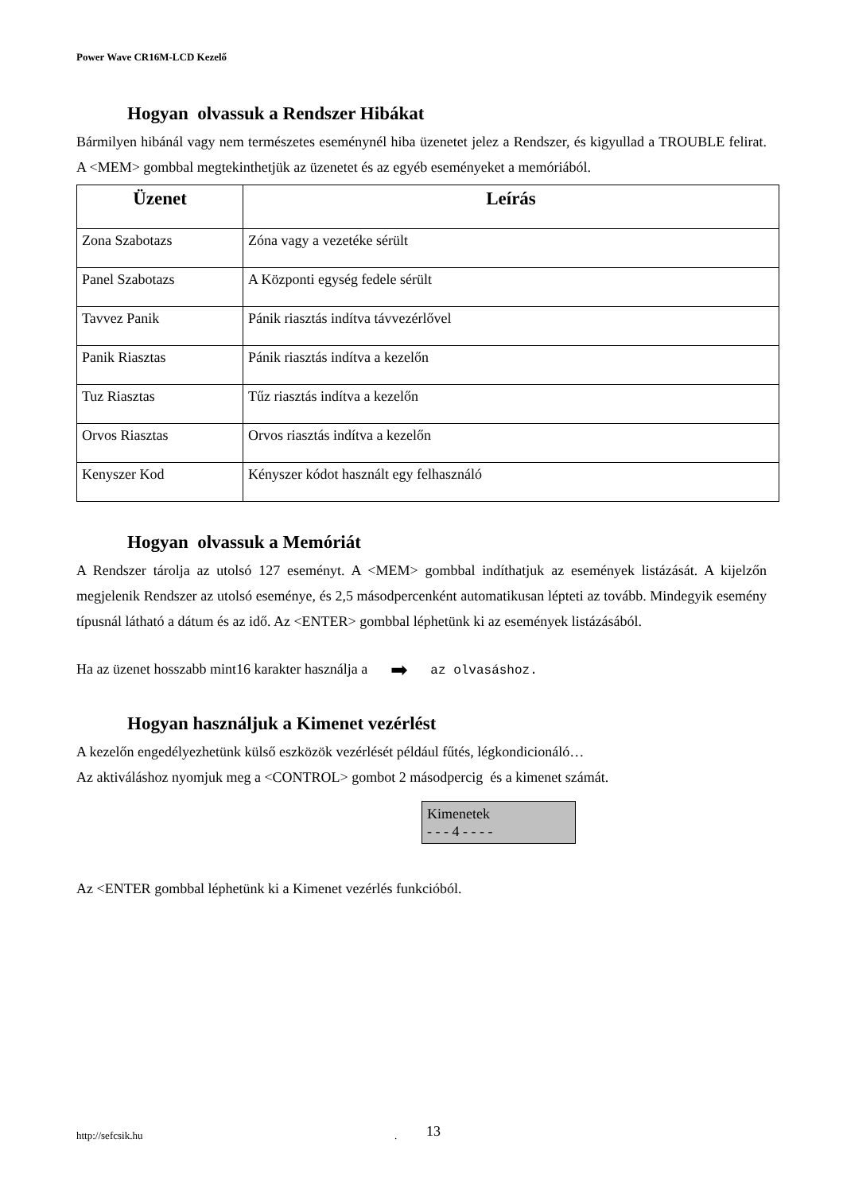Power Wave CR16M-LCD Kezelő
Hogyan olvassuk a Rendszer Hibákat
Bármilyen hibánál vagy nem természetes eseménynél hiba üzenetet jelez a Rendszer, és kigyullad a TROUBLE felirat. A <MEM> gombbal megtekinthetjük az üzenetet és az egyéb eseményeket a memóriából.
| Üzenet | Leírás |
| --- | --- |
| Zona Szabotazs | Zóna vagy a vezetéke sérült |
| Panel Szabotazs | A Központi egység fedele sérült |
| Tavvez Panik | Pánik riasztás indítva távvezérlővel |
| Panik Riasztas | Pánik riasztás indítva a kezelőn |
| Tuz Riasztas | Tűz riasztás indítva a kezelőn |
| Orvos Riasztas | Orvos riasztás indítva a kezelőn |
| Kenyszer Kod | Kényszer kódot használt egy felhasználó |
Hogyan olvassuk a Memóriát
A Rendszer tárolja az utolsó 127 eseményt. A <MEM> gombbal indíthatjuk az események listázását. A kijelzőn megjelenik Rendszer az utolsó eseménye, és 2,5 másodpercenként automatikusan lépteti az tovább. Mindegyik esemény típusnál látható a dátum és az idő. Az <ENTER> gombbal léphetünk ki az események listázásából.
Ha az üzenet hosszabb mint16 karakter használja a ➡ az olvasáshoz.
Hogyan használjuk a Kimenet vezérlést
A kezelőn engedélyezhetünk külső eszközök vezérlését például fűtés, légkondicionáló…
Az aktiváláshoz nyomjuk meg a <CONTROL> gombot 2 másodpercig és a kimenet számát.
Kimenetek
- - - 4 - - - -
Az <ENTER gombbal léphetünk ki a Kimenet vezérlés funkcióból.
http://sefcsik.hu . 13